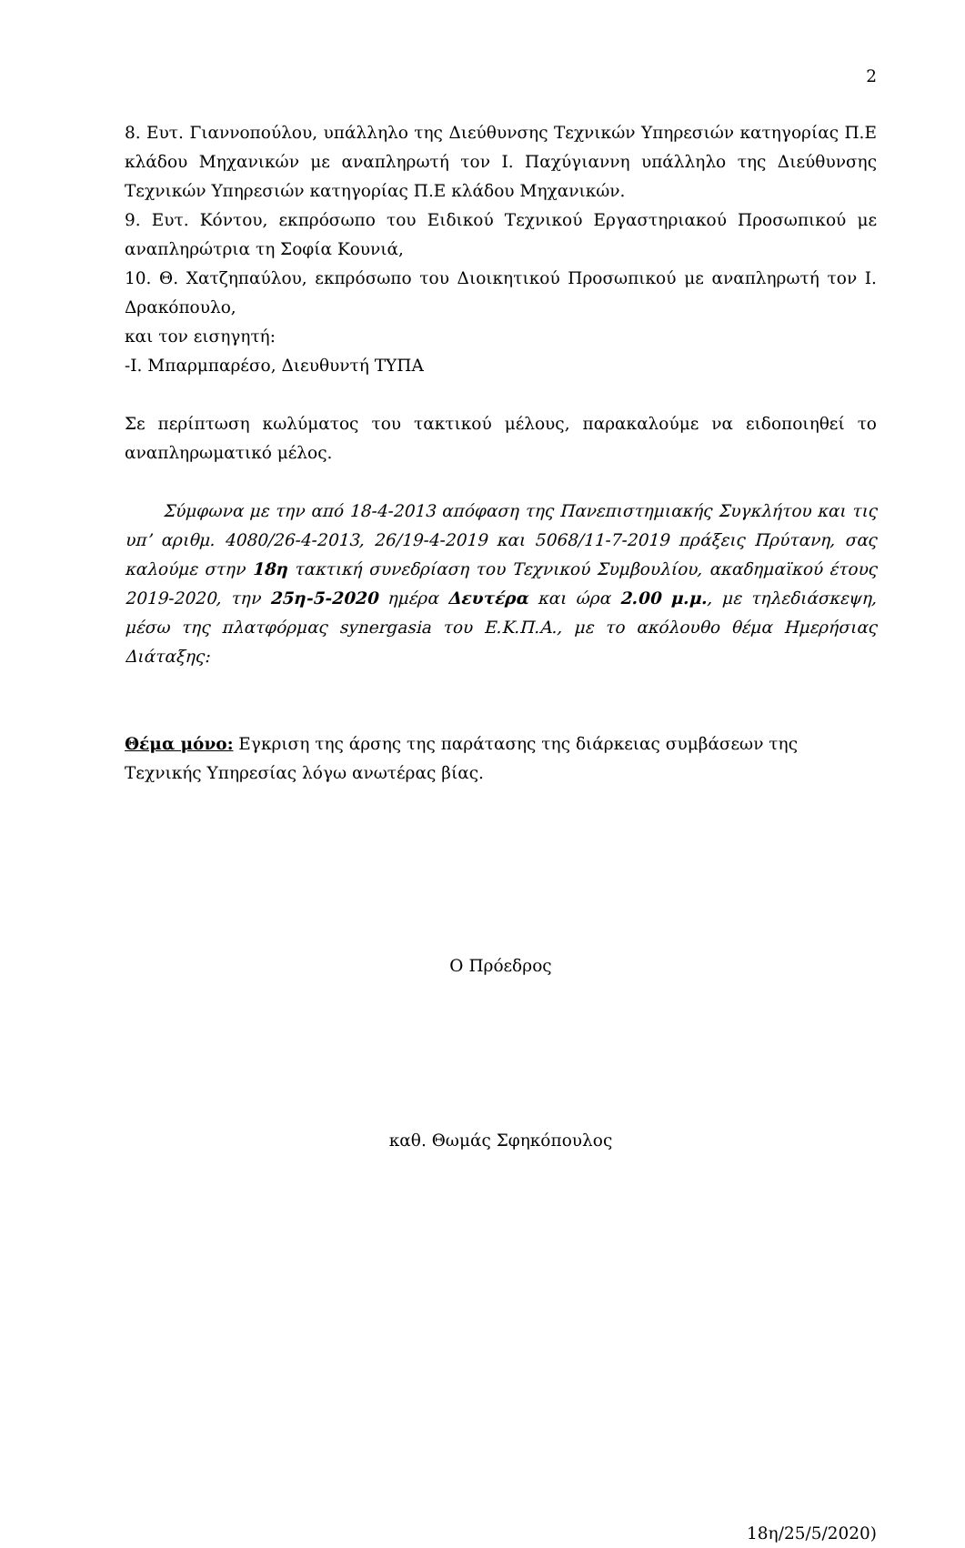2
8. Ευτ. Γιαννοπούλου, υπάλληλο της Διεύθυνσης Τεχνικών Υπηρεσιών κατηγορίας Π.Ε κλάδου Μηχανικών με αναπληρωτή τον Ι. Παχύγιαννη υπάλληλο της Διεύθυνσης Τεχνικών Υπηρεσιών κατηγορίας Π.Ε κλάδου Μηχανικών.
9. Ευτ. Κόντου, εκπρόσωπο του Ειδικού Τεχνικού Εργαστηριακού Προσωπικού με αναπληρώτρια τη Σοφία Κουνιά,
10. Θ. Χατζηπαύλου, εκπρόσωπο του Διοικητικού Προσωπικού με αναπληρωτή τον Ι. Δρακόπουλο,
και τον εισηγητή:
-Ι. Μπαρμπαρέσο, Διευθυντή ΤΥΠΑ
Σε περίπτωση κωλύματος του τακτικού μέλους, παρακαλούμε να ειδοποιηθεί το αναπληρωματικό μέλος.
Σύμφωνα με την από 18-4-2013 απόφαση της Πανεπιστημιακής Συγκλήτου και τις υπ’ αριθμ. 4080/26-4-2013, 26/19-4-2019 και 5068/11-7-2019 πράξεις Πρύτανη, σας καλούμε στην 18η τακτική συνεδρίαση του Τεχνικού Συμβουλίου, ακαδημαϊκού έτους 2019-2020, την 25η-5-2020 ημέρα Δευτέρα και ώρα 2.00 μ.μ., με τηλεδιάσκεψη, μέσω της πλατφόρμας synergasia του Ε.Κ.Π.Α., με το ακόλουθο θέμα Ημερήσιας Διάταξης:
Θέμα μόνο: Εγκριση της άρσης της παράτασης της διάρκειας συμβάσεων της Τεχνικής Υπηρεσίας λόγω ανωτέρας βίας.
Ο Πρόεδρος
καθ. Θωμάς Σφηκόπουλος
18η/25/5/2020)